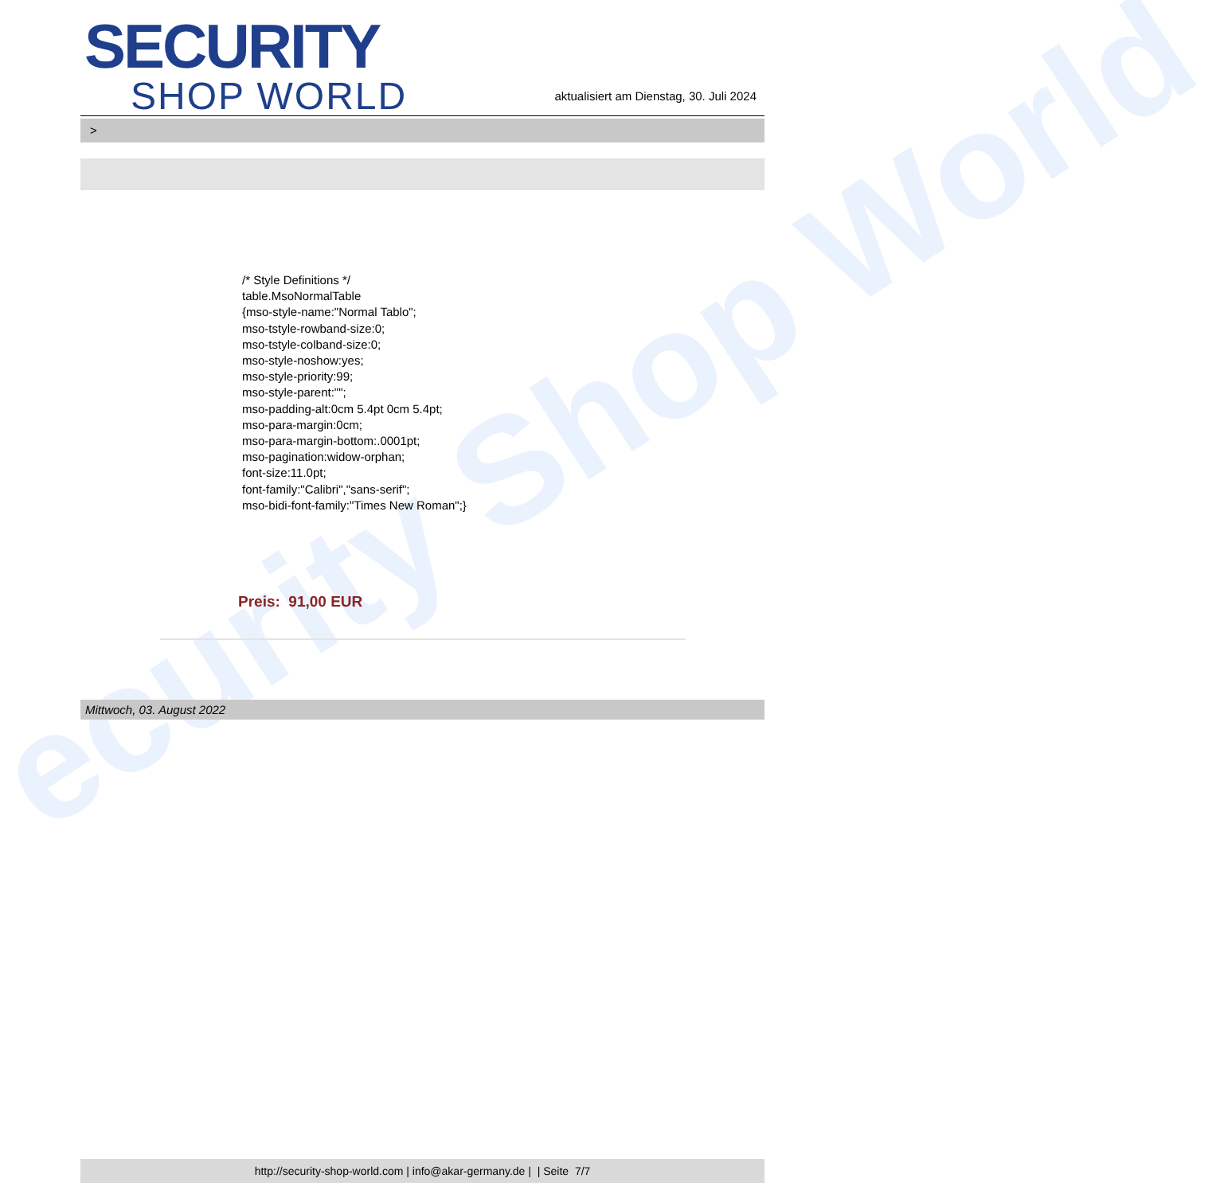ecurity Shop World
SECURITY
SHOP WORLD
aktualisiert am Dienstag, 30. Juli 2024
>
/* Style Definitions */
table.MsoNormalTable
{mso-style-name:"Normal Tablo";
mso-tstyle-rowband-size:0;
mso-tstyle-colband-size:0;
mso-style-noshow:yes;
mso-style-priority:99;
mso-style-parent:"";
mso-padding-alt:0cm 5.4pt 0cm 5.4pt;
mso-para-margin:0cm;
mso-para-margin-bottom:.0001pt;
mso-pagination:widow-orphan;
font-size:11.0pt;
font-family:"Calibri","sans-serif";
mso-bidi-font-family:"Times New Roman";}
Preis: 91,00 EUR
Mittwoch, 03. August 2022
http://security-shop-world.com | info@akar-germany.de | | Seite 7/7